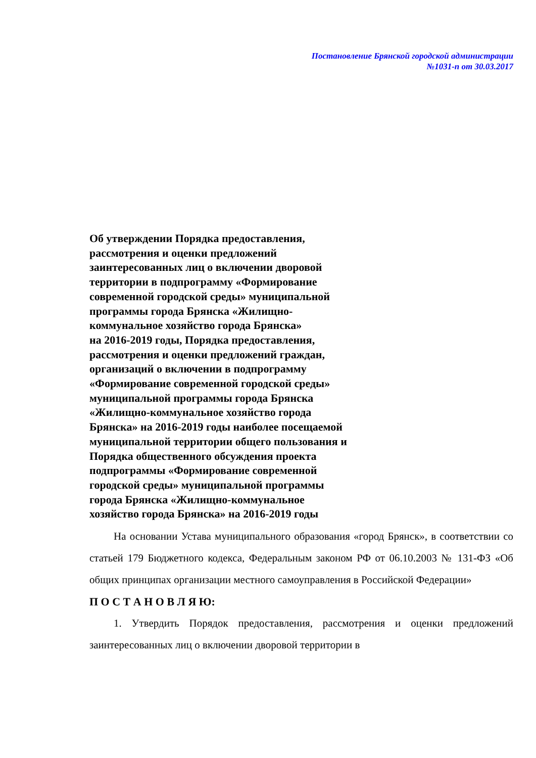Постановление Брянской городской администрации
№1031-п от 30.03.2017
Об утверждении Порядка предоставления,
рассмотрения и оценки предложений
заинтересованных лиц о включении дворовой
территории в подпрограмму «Формирование
современной городской среды» муниципальной
программы города Брянска «Жилищно-
коммунальное хозяйство города Брянска»
на 2016-2019 годы, Порядка предоставления,
рассмотрения и оценки предложений граждан,
организаций о включении в подпрограмму
«Формирование современной городской среды»
муниципальной программы города Брянска
«Жилищно-коммунальное хозяйство города
Брянска» на 2016-2019 годы наиболее посещаемой
муниципальной территории общего пользования и
Порядка общественного обсуждения проекта
подпрограммы «Формирование современной
городской среды» муниципальной программы
города Брянска «Жилищно-коммунальное
хозяйство города Брянска» на 2016-2019 годы
На основании Устава муниципального образования «город Брянск», в соответствии со статьей 179 Бюджетного кодекса, Федеральным законом РФ от 06.10.2003 № 131-ФЗ «Об общих принципах организации местного самоуправления в Российской Федерации»
П О С Т А Н О В Л Я Ю:
1. Утвердить Порядок предоставления, рассмотрения и оценки предложений заинтересованных лиц о включении дворовой территории в